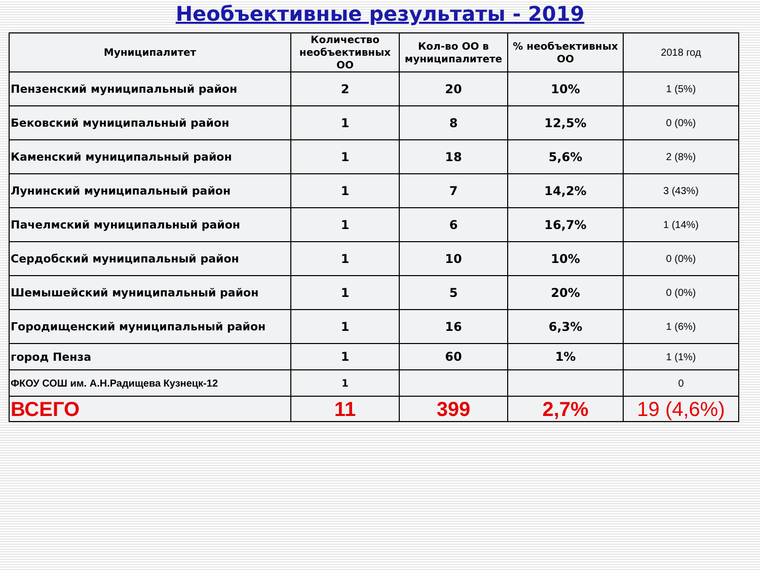Необъективные результаты - 2019
| Муниципалитет | Количество необъективных ОО | Кол-во ОО в муниципалитете | % необъективных ОО | 2018 год |
| --- | --- | --- | --- | --- |
| Пензенский муниципальный район | 2 | 20 | 10% | 1 (5%) |
| Бековский муниципальный район | 1 | 8 | 12,5% | 0 (0%) |
| Каменский муниципальный район | 1 | 18 | 5,6% | 2 (8%) |
| Лунинский муниципальный район | 1 | 7 | 14,2% | 3 (43%) |
| Пачелмский муниципальный район | 1 | 6 | 16,7% | 1 (14%) |
| Сердобский муниципальный район | 1 | 10 | 10% | 0 (0%) |
| Шемышейский муниципальный район | 1 | 5 | 20% | 0 (0%) |
| Городищенский муниципальный район | 1 | 16 | 6,3% | 1 (6%) |
| город Пенза | 1 | 60 | 1% | 1 (1%) |
| ФКОУ СОШ им. А.Н.Радищева Кузнецк-12 | 1 | | | 0 |
| ВСЕГО | 11 | 399 | 2,7% | 19 (4,6%) |